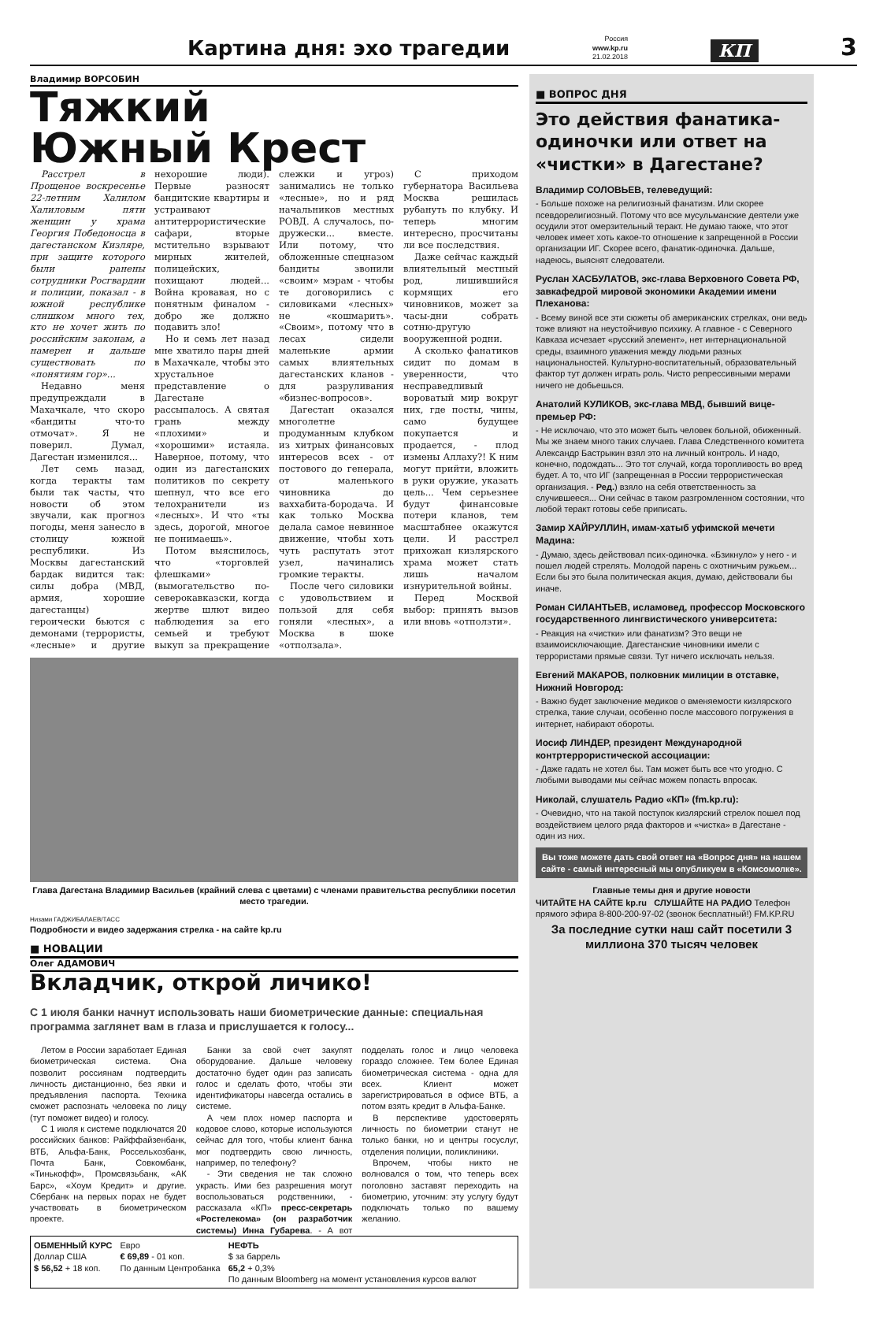Картина дня: эхо трагедии
Россия
www.kp.ru
21.02.2018
КП 3
Владимир ВОРСОБИН
Тяжкий
Южный Крест
Расстрел в Прощеное воскресенье 22-летним Халилом Халиловым пяти женщин у храма Георгия Победоносца в дагестанском Кизляре, при защите которого были ранены сотрудники Росгвардии и полиции, показал - в южной республике слишком много тех, кто не хочет жить по российским законам, а намерен и дальше существовать по «понятиям гор»...
Недавно меня предупреждали в Махачкале, что скоро «бандиты что-то отмочат». Я не поверил. Думал, Дагестан изменился...
Лет семь назад, когда теракты там были так часты, что новости об этом звучали, как прогноз погоды, меня занесло в столицу южной республики. Из Москвы дагестанский бардак видится так: силы добра (МВД, армия, хорошие дагестанцы) героически бьются с демонами (террористы, «лесные» и другие нехорошие люди). Первые разносят бандитские квартиры и устраивают антитеррористические сафари, вторые мстительно взрывают мирных жителей, полицейских, похищают людей... Война кровавая, но с понятным финалом - добро же должно подавить зло!
Но и семь лет назад мне хватило пары дней в Махачкале, чтобы это хрустальное представление о Дагестане рассыпалось. А святая грань между «плохими» и «хорошими» истаяла. Наверное, потому, что один из дагестанских политиков по секрету шепнул, что все его телохранители из «лесных». И что «ты здесь, дорогой, многое не понимаешь».
Потом выяснилось, что «торговлей флешками» (вымогательство по-северокавказски, когда жертве шлют видео наблюдения за его семьей и требуют выкуп за прекращение слежки и угроз) занимались не только «лесные», но и ряд начальников местных РОВД. А случалось, по-дружески... вместе. Или потому, что обложенные спецназом бандиты звонили «своим» мэрам - чтобы те договорились с силовиками «лесных» не «кошмарить». «Своим», потому что в лесах сидели маленькие армии самых влиятельных дагестанских кланов - для разруливания «бизнес-вопросов».
Дагестан оказался многолетне продуманным клубком из хитрых финансовых интересов всех - от постового до генерала, от маленького чиновника до ваххабита-бородача. И как только Москва делала самое невинное движение, чтобы хоть чуть распутать этот узел, начинались громкие теракты.
После чего силовики с удовольствием и пользой для себя гоняли «лесных», а Москва в шоке «отползала».
С приходом губернатора Васильева Москва решилась рубануть по клубку. И теперь многим интересно, просчитаны ли все последствия.
Даже сейчас каждый влиятельный местный род, лишившийся кормящих его чиновников, может за часы-дни собрать сотню-другую вооруженной родни.
А сколько фанатиков сидит по домам в уверенности, что несправедливый вороватый мир вокруг них, где посты, чины, само будущее покупается и продается, - плод измены Аллаху?! К ним могут прийти, вложить в руки оружие, указать цель... Чем серьезнее будут финансовые потери кланов, тем масштабнее окажутся цели. И расстрел прихожан кизлярского храма может стать лишь началом изнурительной войны.
Перед Москвой выбор: принять вызов или вновь «отползти».
Глава Дагестана Владимир Васильев (крайний слева с цветами) с членами правительства республики посетил место трагедии.
Низами ГАДЖИБАЛАЕВ/ТАСС
Подробности и видео задержания стрелка - на сайте kp.ru
■ НОВАЦИИ
Олег АДАМОВИЧ
Вкладчик, открой личико!
С 1 июля банки начнут использовать наши биометрические данные: специальная программа заглянет вам в глаза и прислушается к голосу...
Летом в России заработает Единая биометрическая система. Она позволит россиянам подтвердить личность дистанционно, без явки и предъявления паспорта. Техника сможет распознать человека по лицу (тут поможет видео) и голосу.
С 1 июля к системе подключатся 20 российских банков: Райффайзенбанк, ВТБ, Альфа-Банк, Россельхозбанк, Почта Банк, Совкомбанк, «Тинькофф», Промсвязьбанк, «АК Барс», «Хоум Кредит» и другие. Сбербанк на первых порах не будет участвовать в биометрическом проекте.
Банки за свой счет закупят оборудование. Дальше человеку достаточно будет один раз записать голос и сделать фото, чтобы эти идентификаторы навсегда остались в системе.
А чем плох номер паспорта и кодовое слово, которые используются сейчас для того, чтобы клиент банка мог подтвердить свою личность, например, по телефону?
- Эти сведения не так сложно украсть. Ими без разрешения могут воспользоваться родственники, - рассказала «КП» пресс-секретарь «Ростелекома» (он разработчик системы) Инна Губарева. - А вот подделать голос и лицо человека гораздо сложнее. Тем более Единая биометрическая система - одна для всех. Клиент может зарегистрироваться в офисе ВТБ, а потом взять кредит в Альфа-Банке.
В перспективе удостоверять личность по биометрии станут не только банки, но и центры госуслуг, отделения полиции, поликлиники.
Впрочем, чтобы никто не волновался о том, что теперь всех поголовно заставят переходить на биометрию, уточним: эту услугу будут подключать только по вашему желанию.
ОБМЕННЫЙ КУРС
Доллар США
$ 56,52 + 18 коп.
Евро
€ 69,89 - 01 коп.
По данным Центробанка
НЕФТЬ
$ за баррель
65,2 + 0,3%
По данным Bloomberg на момент установления курсов валют
■ ВОПРОС ДНЯ
Это действия фанатика-одиночки или ответ на «чистки» в Дагестане?
Владимир СОЛОВЬЕВ, телеведущий:
- Больше похоже на религиозный фанатизм. Или скорее псевдорелигиозный. Потому что все мусульманские деятели уже осудили этот омерзительный теракт. Не думаю также, что этот человек имеет хоть какое-то отношение к запрещенной в России организации ИГ. Скорее всего, фанатик-одиночка. Дальше, надеюсь, выяснят следователи.
Руслан ХАСБУЛАТОВ, экс-глава Верховного Совета РФ, завкафедрой мировой экономики Академии имени Плеханова:
- Всему виной все эти сюжеты об американских стрелках, они ведь тоже влияют на неустойчивую психику. А главное - с Северного Кавказа исчезает «русский элемент», нет интернациональной среды, взаимного уважения между людьми разных национальностей. Культурно-воспитательный, образовательный фактор тут должен играть роль. Чисто репрессивными мерами ничего не добьешься.
Анатолий КУЛИКОВ, экс-глава МВД, бывший вице-премьер РФ:
- Не исключаю, что это может быть человек больной, обиженный. Мы же знаем много таких случаев. Глава Следственного комитета Александр Бастрыкин взял это на личный контроль. И надо, конечно, подождать... Это тот случай, когда торопливость во вред будет. А то, что ИГ (запрещенная в России террористическая организация. - Ред.) взяло на себя ответственность за случившееся... Они сейчас в таком разгромленном состоянии, что любой теракт готовы себе приписать.
Замир ХАЙРУЛЛИН, имам-хатыб уфимской мечети Мадина:
- Думаю, здесь действовал псих-одиночка. «Бзикнуло» у него - и пошел людей стрелять. Молодой парень с охотничьим ружьем... Если бы это была политическая акция, думаю, действовали бы иначе.
Роман СИЛАНТЬЕВ, исламовед, профессор Московского государственного лингвистического университета:
- Реакция на «чистки» или фанатизм? Это вещи не взаимоисключающие. Дагестанские чиновники имели с террористами прямые связи. Тут ничего исключать нельзя.
Евгений МАКАРОВ, полковник милиции в отставке, Нижний Новгород:
- Важно будет заключение медиков о вменяемости кизлярского стрелка, такие случаи, особенно после массового погружения в интернет, набирают обороты.
Иосиф ЛИНДЕР, президент Международной контртеррористической ассоциации:
- Даже гадать не хотел бы. Там может быть все что угодно. С любыми выводами мы сейчас можем попасть впросак.
Николай, слушатель Радио «КП» (fm.kp.ru):
- Очевидно, что на такой поступок кизлярский стрелок пошел под воздействием целого ряда факторов и «чистка» в Дагестане - один из них.
Вы тоже можете дать свой ответ на «Вопрос дня» на нашем сайте - самый интересный мы опубликуем в «Комсомолке».
Главные темы дня и другие новости
ЧИТАЙТЕ НА САЙТЕ kp.ru СЛУШАЙТЕ НА РАДИО Телефон прямого эфира 8-800-200-97-02 (звонок бесплатный!) FM.KP.RU
За последние сутки наш сайт посетили 3 миллиона 370 тысяч человек